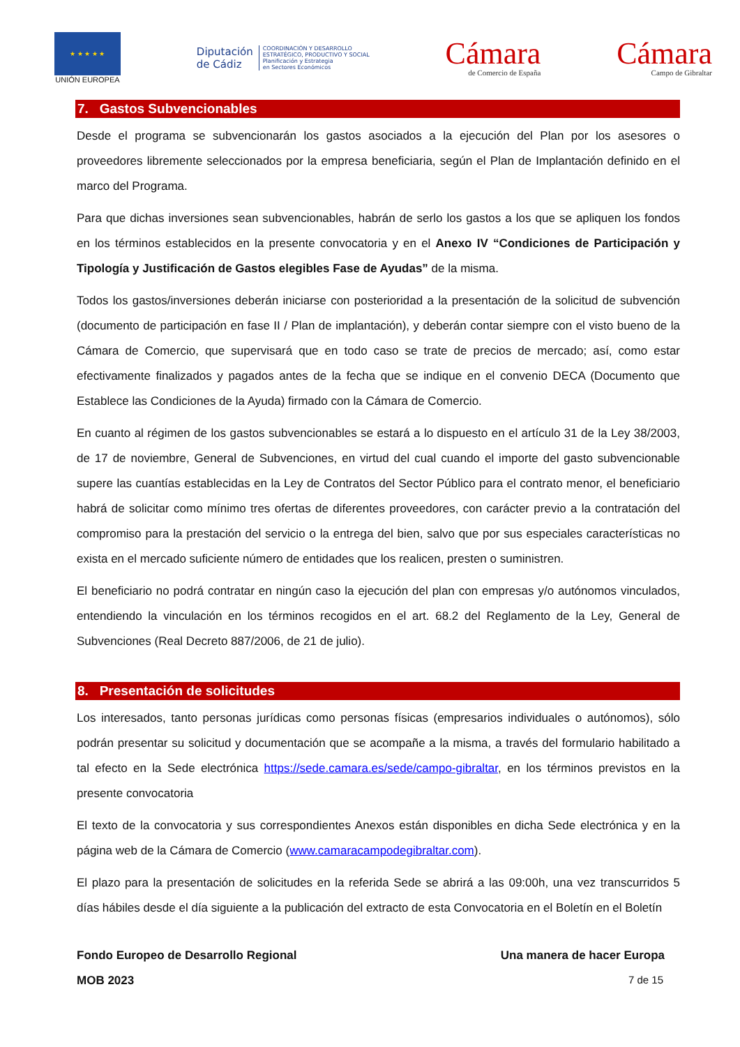★ ★ ★ ★ ★
UNIÓN EUROPEA
Diputación
de Cádiz
COORDINACIÓN Y DESARROLLO
ESTRATÉGICO, PRODUCTIVO Y SOCIAL
Planificación y Estrategia
en Sectores Económicos
Cámara
de Comercio de España
Cámara
Campo de Gibraltar
7. Gastos Subvencionables
Desde el programa se subvencionarán los gastos asociados a la ejecución del Plan por los asesores o proveedores libremente seleccionados por la empresa beneficiaria, según el Plan de Implantación definido en el marco del Programa.
Para que dichas inversiones sean subvencionables, habrán de serlo los gastos a los que se apliquen los fondos en los términos establecidos en la presente convocatoria y en el Anexo IV “Condiciones de Participación y Tipología y Justificación de Gastos elegibles Fase de Ayudas” de la misma.
Todos los gastos/inversiones deberán iniciarse con posterioridad a la presentación de la solicitud de subvención (documento de participación en fase II / Plan de implantación), y deberán contar siempre con el visto bueno de la Cámara de Comercio, que supervisará que en todo caso se trate de precios de mercado; así, como estar efectivamente finalizados y pagados antes de la fecha que se indique en el convenio DECA (Documento que Establece las Condiciones de la Ayuda) firmado con la Cámara de Comercio.
En cuanto al régimen de los gastos subvencionables se estará a lo dispuesto en el artículo 31 de la Ley 38/2003, de 17 de noviembre, General de Subvenciones, en virtud del cual cuando el importe del gasto subvencionable supere las cuantías establecidas en la Ley de Contratos del Sector Público para el contrato menor, el beneficiario habrá de solicitar como mínimo tres ofertas de diferentes proveedores, con carácter previo a la contratación del compromiso para la prestación del servicio o la entrega del bien, salvo que por sus especiales características no exista en el mercado suficiente número de entidades que los realicen, presten o suministren.
El beneficiario no podrá contratar en ningún caso la ejecución del plan con empresas y/o autónomos vinculados, entendiendo la vinculación en los términos recogidos en el art. 68.2 del Reglamento de la Ley, General de Subvenciones (Real Decreto 887/2006, de 21 de julio).
8. Presentación de solicitudes
Los interesados, tanto personas jurídicas como personas físicas (empresarios individuales o autónomos), sólo podrán presentar su solicitud y documentación que se acompañe a la misma, a través del formulario habilitado a tal efecto en la Sede electrónica https://sede.camara.es/sede/campo-gibraltar, en los términos previstos en la presente convocatoria
El texto de la convocatoria y sus correspondientes Anexos están disponibles en dicha Sede electrónica y en la página web de la Cámara de Comercio (www.camaracampodegibraltar.com).
El plazo para la presentación de solicitudes en la referida Sede se abrirá a las 09:00h, una vez transcurridos 5 días hábiles desde el día siguiente a la publicación del extracto de esta Convocatoria en el Boletín en el Boletín
Fondo Europeo de Desarrollo Regional Una manera de hacer Europa
MOB 2023 7 de 15